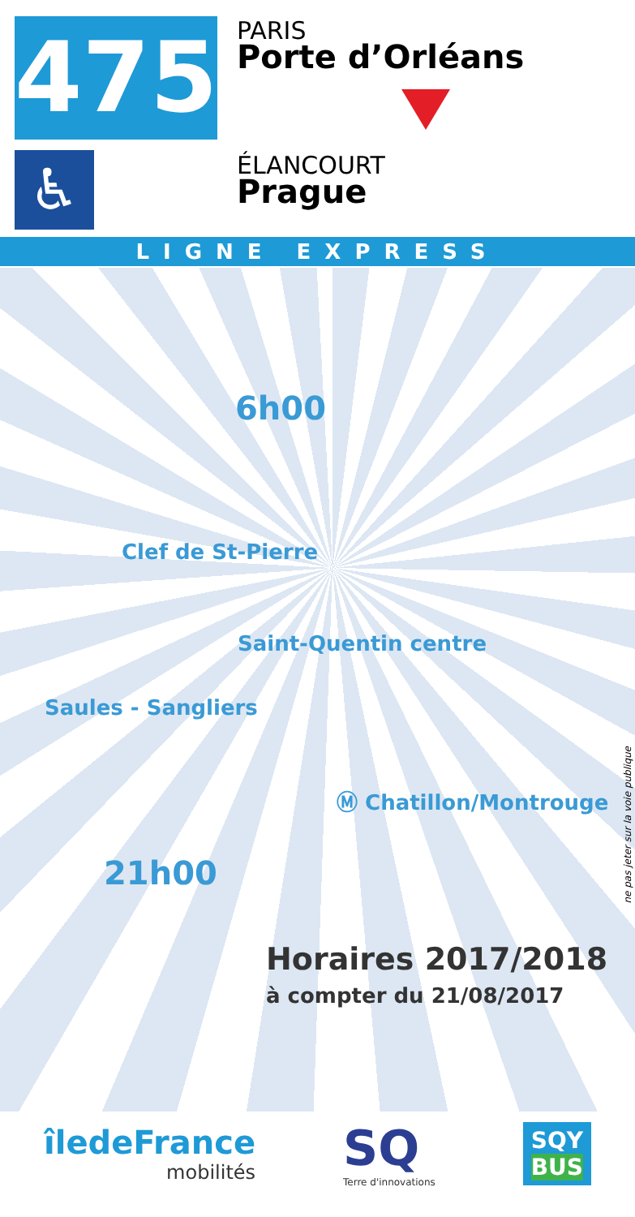475
♿
PARIS
Porte d’Orléans
ÉLANCOURT
Prague
LIGNE EXPRESS
6h00
Clef de St-Pierre
Saint-Quentin centre
Saules - Sangliers
Ⓜ Chatillon/Montrouge
21h00
ne pas jeter sur la voie publique
Horaires 2017/2018
à compter du 21/08/2017
îledeFrance
mobilités
SQ
Terre d'innovations
SQY
BUS